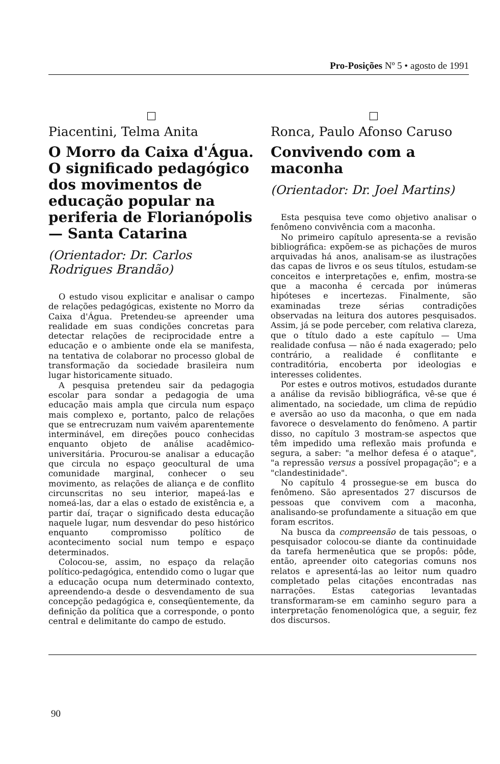Pro-Posições Nº 5 • agosto de 1991
Piacentini, Telma Anita
O Morro da Caixa d'Água.
O significado pedagógico dos movimentos de educação popular na periferia de Florianópolis — Santa Catarina
(Orientador: Dr. Carlos Rodrigues Brandão)
O estudo visou explicitar e analisar o campo de relações pedagógicas, existente no Morro da Caixa d'Água. Pretendeu-se apreender uma realidade em suas condições concretas para detectar relações de reciprocidade entre a educação e o ambiente onde ela se manifesta, na tentativa de colaborar no processo global de transformação da sociedade brasileira num lugar historicamente situado.
A pesquisa pretendeu sair da pedagogia escolar para sondar a pedagogia de uma educação mais ampla que circula num espaço mais complexo e, portanto, palco de relações que se entrecruzam num vaivém aparentemente interminável, em direções pouco conhecidas enquanto objeto de análise acadêmico-universitária. Procurou-se analisar a educação que circula no espaço geocultural de uma comunidade marginal, conhecer o seu movimento, as relações de aliança e de conflito circunscritas no seu interior, mapeá-las e nomeá-las, dar a elas o estado de existência e, a partir daí, traçar o significado desta educação naquele lugar, num desvendar do peso histórico enquanto compromisso político de acontecimento social num tempo e espaço determinados.
Colocou-se, assim, no espaço da relação político-pedagógica, entendido como o lugar que a educação ocupa num determinado contexto, apreendendo-a desde o desvendamento de sua concepção pedagógica e, conseqüentemente, da definição da política que a corresponde, o ponto central e delimitante do campo de estudo.
Ronca, Paulo Afonso Caruso
Convivendo com a maconha
(Orientador: Dr. Joel Martins)
Esta pesquisa teve como objetivo analisar o fenômeno convivência com a maconha.
No primeiro capítulo apresenta-se a revisão bibliográfica: expõem-se as pichações de muros arquivadas há anos, analisam-se as ilustrações das capas de livros e os seus títulos, estudam-se conceitos e interpretações e, enfim, mostra-se que a maconha é cercada por inúmeras hipóteses e incertezas. Finalmente, são examinadas treze sérias contradições observadas na leitura dos autores pesquisados. Assim, já se pode perceber, com relativa clareza, que o título dado a este capítulo — Uma realidade confusa — não é nada exagerado; pelo contrário, a realidade é conflitante e contraditória, encoberta por ideologias e interesses colidentes.
Por estes e outros motivos, estudados durante a análise da revisão bibliográfica, vê-se que é alimentado, na sociedade, um clima de repúdio e aversão ao uso da maconha, o que em nada favorece o desvelamento do fenômeno. A partir disso, no capítulo 3 mostram-se aspectos que têm impedido uma reflexão mais profunda e segura, a saber: "a melhor defesa é o ataque", "a repressão versus a possível propagação"; e a "clandestinidade".
No capítulo 4 prossegue-se em busca do fenômeno. São apresentados 27 discursos de pessoas que convivem com a maconha, analisando-se profundamente a situação em que foram escritos.
Na busca da compreensão de tais pessoas, o pesquisador colocou-se diante da continuidade da tarefa hermenêutica que se propôs: pôde, então, apreender oito categorias comuns nos relatos e apresentá-las ao leitor num quadro completado pelas citações encontradas nas narrações. Estas categorias levantadas transformaram-se em caminho seguro para a interpretação fenomenológica que, a seguir, fez dos discursos.
90